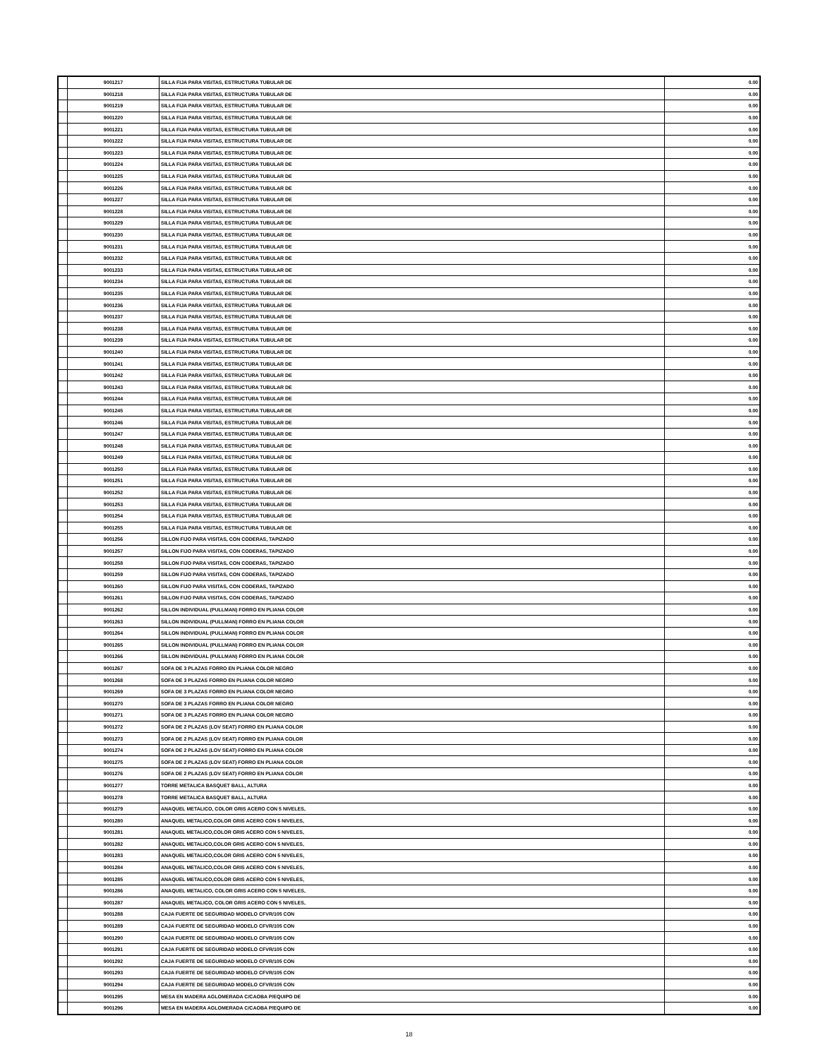| | 9001217 | SILLA FIJA PARA VISITAS, ESTRUCTURA TUBULAR DE | 0.00 |
| | 9001218 | SILLA FIJA PARA VISITAS, ESTRUCTURA TUBULAR DE | 0.00 |
| | 9001219 | SILLA FIJA PARA VISITAS, ESTRUCTURA TUBULAR DE | 0.00 |
| | 9001220 | SILLA FIJA PARA VISITAS, ESTRUCTURA TUBULAR DE | 0.00 |
| | 9001221 | SILLA FIJA PARA VISITAS, ESTRUCTURA TUBULAR DE | 0.00 |
| | 9001222 | SILLA FIJA PARA VISITAS, ESTRUCTURA TUBULAR DE | 0.00 |
| | 9001223 | SILLA FIJA PARA VISITAS, ESTRUCTURA TUBULAR DE | 0.00 |
| | 9001224 | SILLA FIJA PARA VISITAS, ESTRUCTURA TUBULAR DE | 0.00 |
| | 9001225 | SILLA FIJA PARA VISITAS, ESTRUCTURA TUBULAR DE | 0.00 |
| | 9001226 | SILLA FIJA PARA VISITAS, ESTRUCTURA TUBULAR DE | 0.00 |
| | 9001227 | SILLA FIJA PARA VISITAS, ESTRUCTURA TUBULAR DE | 0.00 |
| | 9001228 | SILLA FIJA PARA VISITAS, ESTRUCTURA TUBULAR DE | 0.00 |
| | 9001229 | SILLA FIJA PARA VISITAS, ESTRUCTURA TUBULAR DE | 0.00 |
| | 9001230 | SILLA FIJA PARA VISITAS, ESTRUCTURA TUBULAR DE | 0.00 |
| | 9001231 | SILLA FIJA PARA VISITAS, ESTRUCTURA TUBULAR DE | 0.00 |
| | 9001232 | SILLA FIJA PARA VISITAS, ESTRUCTURA TUBULAR DE | 0.00 |
| | 9001233 | SILLA FIJA PARA VISITAS, ESTRUCTURA TUBULAR DE | 0.00 |
| | 9001234 | SILLA FIJA PARA VISITAS, ESTRUCTURA TUBULAR DE | 0.00 |
| | 9001235 | SILLA FIJA PARA VISITAS, ESTRUCTURA TUBULAR DE | 0.00 |
| | 9001236 | SILLA FIJA PARA VISITAS, ESTRUCTURA TUBULAR DE | 0.00 |
| | 9001237 | SILLA FIJA PARA VISITAS, ESTRUCTURA TUBULAR DE | 0.00 |
| | 9001238 | SILLA FIJA PARA VISITAS, ESTRUCTURA TUBULAR DE | 0.00 |
| | 9001239 | SILLA FIJA PARA VISITAS, ESTRUCTURA TUBULAR DE | 0.00 |
| | 9001240 | SILLA FIJA PARA VISITAS, ESTRUCTURA TUBULAR DE | 0.00 |
| | 9001241 | SILLA FIJA PARA VISITAS, ESTRUCTURA TUBULAR DE | 0.00 |
| | 9001242 | SILLA FIJA PARA VISITAS, ESTRUCTURA TUBULAR DE | 0.00 |
| | 9001243 | SILLA FIJA PARA VISITAS, ESTRUCTURA TUBULAR DE | 0.00 |
| | 9001244 | SILLA FIJA PARA VISITAS, ESTRUCTURA TUBULAR DE | 0.00 |
| | 9001245 | SILLA FIJA PARA VISITAS, ESTRUCTURA TUBULAR DE | 0.00 |
| | 9001246 | SILLA FIJA PARA VISITAS, ESTRUCTURA TUBULAR DE | 0.00 |
| | 9001247 | SILLA FIJA PARA VISITAS, ESTRUCTURA TUBULAR DE | 0.00 |
| | 9001248 | SILLA FIJA PARA VISITAS, ESTRUCTURA TUBULAR DE | 0.00 |
| | 9001249 | SILLA FIJA PARA VISITAS, ESTRUCTURA TUBULAR DE | 0.00 |
| | 9001250 | SILLA FIJA PARA VISITAS, ESTRUCTURA TUBULAR DE | 0.00 |
| | 9001251 | SILLA FIJA PARA VISITAS, ESTRUCTURA TUBULAR DE | 0.00 |
| | 9001252 | SILLA FIJA PARA VISITAS, ESTRUCTURA TUBULAR DE | 0.00 |
| | 9001253 | SILLA FIJA PARA VISITAS, ESTRUCTURA TUBULAR DE | 0.00 |
| | 9001254 | SILLA FIJA PARA VISITAS, ESTRUCTURA TUBULAR DE | 0.00 |
| | 9001255 | SILLA FIJA PARA VISITAS, ESTRUCTURA TUBULAR DE | 0.00 |
| | 9001256 | SILLON FIJO PARA VISITAS, CON CODERAS, TAPIZADO | 0.00 |
| | 9001257 | SILLON FIJO PARA VISITAS, CON CODERAS, TAPIZADO | 0.00 |
| | 9001258 | SILLON FIJO PARA VISITAS, CON CODERAS, TAPIZADO | 0.00 |
| | 9001259 | SILLON FIJO PARA VISITAS, CON CODERAS, TAPIZADO | 0.00 |
| | 9001260 | SILLON FIJO PARA VISITAS, CON CODERAS, TAPIZADO | 0.00 |
| | 9001261 | SILLON FIJO PARA VISITAS, CON CODERAS, TAPIZADO | 0.00 |
| | 9001262 | SILLON INDIVIDUAL (PULLMAN) FORRO EN PLIANA COLOR | 0.00 |
| | 9001263 | SILLON INDIVIDUAL (PULLMAN) FORRO EN PLIANA COLOR | 0.00 |
| | 9001264 | SILLON INDIVIDUAL (PULLMAN) FORRO EN PLIANA COLOR | 0.00 |
| | 9001265 | SILLON INDIVIDUAL (PULLMAN) FORRO EN PLIANA COLOR | 0.00 |
| | 9001266 | SILLON INDIVIDUAL (PULLMAN) FORRO EN PLIANA COLOR | 0.00 |
| | 9001267 | SOFA DE 3 PLAZAS FORRO EN PLIANA COLOR NEGRO | 0.00 |
| | 9001268 | SOFA DE 3 PLAZAS FORRO EN PLIANA COLOR NEGRO | 0.00 |
| | 9001269 | SOFA DE 3 PLAZAS FORRO EN PLIANA COLOR NEGRO | 0.00 |
| | 9001270 | SOFA DE 3 PLAZAS FORRO EN PLIANA COLOR NEGRO | 0.00 |
| | 9001271 | SOFA DE 3 PLAZAS FORRO EN PLIANA COLOR NEGRO | 0.00 |
| | 9001272 | SOFA DE 2 PLAZAS (LOV SEAT) FORRO EN PLIANA COLOR | 0.00 |
| | 9001273 | SOFA DE 2 PLAZAS (LOV SEAT) FORRO EN PLIANA COLOR | 0.00 |
| | 9001274 | SOFA DE 2 PLAZAS (LOV SEAT) FORRO EN PLIANA COLOR | 0.00 |
| | 9001275 | SOFA DE 2 PLAZAS (LOV SEAT) FORRO EN PLIANA COLOR | 0.00 |
| | 9001276 | SOFA DE 2 PLAZAS (LOV SEAT) FORRO EN PLIANA COLOR | 0.00 |
| | 9001277 | TORRE METALICA BASQUET BALL, ALTURA | 0.00 |
| | 9001278 | TORRE METALICA BASQUET BALL, ALTURA | 0.00 |
| | 9001279 | ANAQUEL METALICO, COLOR GRIS ACERO CON 5 NIVELES, | 0.00 |
| | 9001280 | ANAQUEL METALICO,COLOR GRIS ACERO CON 5 NIVELES, | 0.00 |
| | 9001281 | ANAQUEL METALICO,COLOR GRIS ACERO CON 5 NIVELES, | 0.00 |
| | 9001282 | ANAQUEL METALICO,COLOR GRIS ACERO CON 5 NIVELES, | 0.00 |
| | 9001283 | ANAQUEL METALICO,COLOR GRIS ACERO CON 5 NIVELES, | 0.00 |
| | 9001284 | ANAQUEL METALICO,COLOR GRIS ACERO CON 5 NIVELES, | 0.00 |
| | 9001285 | ANAQUEL METALICO,COLOR GRIS ACERO CON 5 NIVELES, | 0.00 |
| | 9001286 | ANAQUEL METALICO, COLOR GRIS ACERO CON 5 NIVELES, | 0.00 |
| | 9001287 | ANAQUEL METALICO, COLOR GRIS ACERO CON 5 NIVELES, | 0.00 |
| | 9001288 | CAJA FUERTE DE SEGURIDAD MODELO CFVR/105 CON | 0.00 |
| | 9001289 | CAJA FUERTE DE SEGURIDAD MODELO CFVR/105 CON | 0.00 |
| | 9001290 | CAJA FUERTE DE SEGURIDAD MODELO CFVR/105 CON | 0.00 |
| | 9001291 | CAJA FUERTE DE SEGURIDAD MODELO CFVR/105 CON | 0.00 |
| | 9001292 | CAJA FUERTE DE SEGURIDAD MODELO CFVR/105 CON | 0.00 |
| | 9001293 | CAJA FUERTE DE SEGURIDAD MODELO CFVR/105 CON | 0.00 |
| | 9001294 | CAJA FUERTE DE SEGURIDAD MODELO CFVR/105 CON | 0.00 |
| | 9001295 | MESA EN MADERA AGLOMERADA C/CAOBA P/EQUIPO DE | 0.00 |
| | 9001296 | MESA EN MADERA AGLOMERADA C/CAOBA P/EQUIPO DE | 0.00 |
18